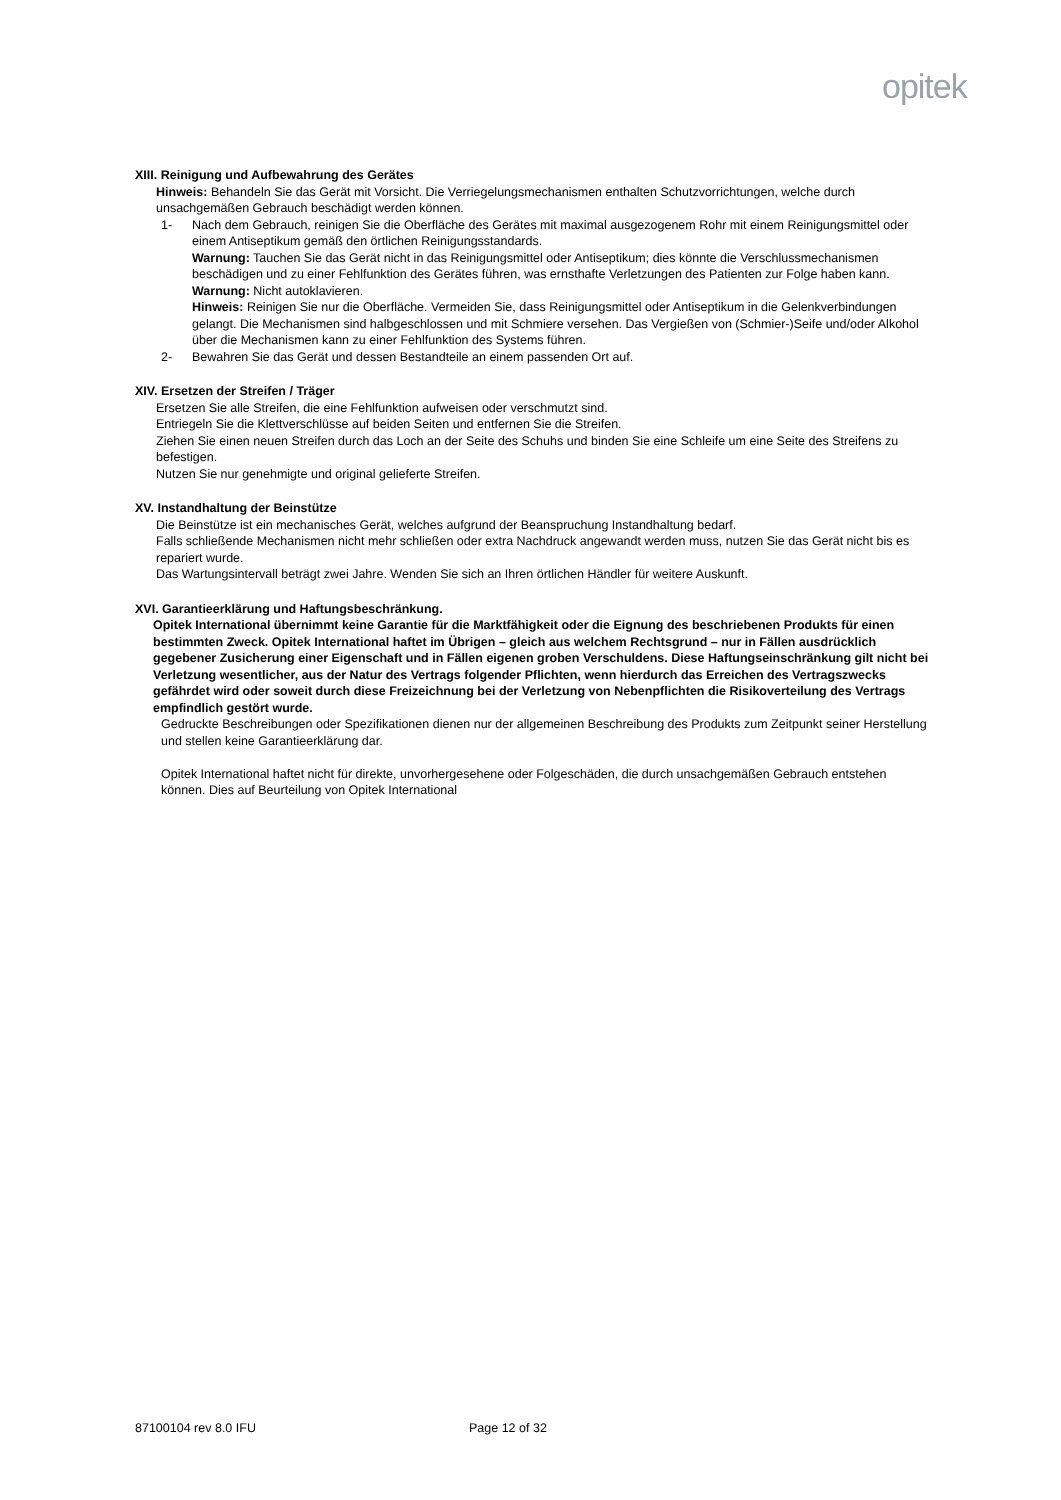opitek
XIII. Reinigung und Aufbewahrung des Gerätes
Hinweis: Behandeln Sie das Gerät mit Vorsicht. Die Verriegelungsmechanismen enthalten Schutzvorrichtungen, welche durch unsachgemäßen Gebrauch beschädigt werden können.
1- Nach dem Gebrauch, reinigen Sie die Oberfläche des Gerätes mit maximal ausgezogenem Rohr mit einem Reinigungsmittel oder einem Antiseptikum gemäß den örtlichen Reinigungsstandards.
Warnung: Tauchen Sie das Gerät nicht in das Reinigungsmittel oder Antiseptikum; dies könnte die Verschlussmechanismen beschädigen und zu einer Fehlfunktion des Gerätes führen, was ernsthafte Verletzungen des Patienten zur Folge haben kann.
Warnung: Nicht autoklavieren.
Hinweis: Reinigen Sie nur die Oberfläche. Vermeiden Sie, dass Reinigungsmittel oder Antiseptikum in die Gelenkverbindungen gelangt. Die Mechanismen sind halbgeschlossen und mit Schmiere versehen. Das Vergießen von (Schmier-)Seife und/oder Alkohol über die Mechanismen kann zu einer Fehlfunktion des Systems führen.
2- Bewahren Sie das Gerät und dessen Bestandteile an einem passenden Ort auf.
XIV. Ersetzen der Streifen / Träger
Ersetzen Sie alle Streifen, die eine Fehlfunktion aufweisen oder verschmutzt sind.
Entriegeln Sie die Klettverschlüsse auf beiden Seiten und entfernen Sie die Streifen.
Ziehen Sie einen neuen Streifen durch das Loch an der Seite des Schuhs und binden Sie eine Schleife um eine Seite des Streifens zu befestigen.
Nutzen Sie nur genehmigte und original gelieferte Streifen.
XV. Instandhaltung der Beinstütze
Die Beinstütze ist ein mechanisches Gerät, welches aufgrund der Beanspruchung Instandhaltung bedarf.
Falls schließende Mechanismen nicht mehr schließen oder extra Nachdruck angewandt werden muss, nutzen Sie das Gerät nicht bis es repariert wurde.
Das Wartungsintervall beträgt zwei Jahre. Wenden Sie sich an Ihren örtlichen Händler für weitere Auskunft.
XVI. Garantieerklärung und Haftungsbeschränkung.
Opitek International übernimmt keine Garantie für die Marktfähigkeit oder die Eignung des beschriebenen Produkts für einen bestimmten Zweck. Opitek International haftet im Übrigen – gleich aus welchem Rechtsgrund – nur in Fällen ausdrücklich gegebener Zusicherung einer Eigenschaft und in Fällen eigenen groben Verschuldens. Diese Haftungseinschränkung gilt nicht bei Verletzung wesentlicher, aus der Natur des Vertrags folgender Pflichten, wenn hierdurch das Erreichen des Vertragszwecks gefährdet wird oder soweit durch diese Freizeichnung bei der Verletzung von Nebenpflichten die Risikoverteilung des Vertrags empfindlich gestört wurde.
Gedruckte Beschreibungen oder Spezifikationen dienen nur der allgemeinen Beschreibung des Produkts zum Zeitpunkt seiner Herstellung und stellen keine Garantieerklärung dar.
Opitek International haftet nicht für direkte, unvorhergesehene oder Folgeschäden, die durch unsachgemäßen Gebrauch entstehen können. Dies auf Beurteilung von Opitek International
87100104 rev 8.0 IFU Page 12 of 32